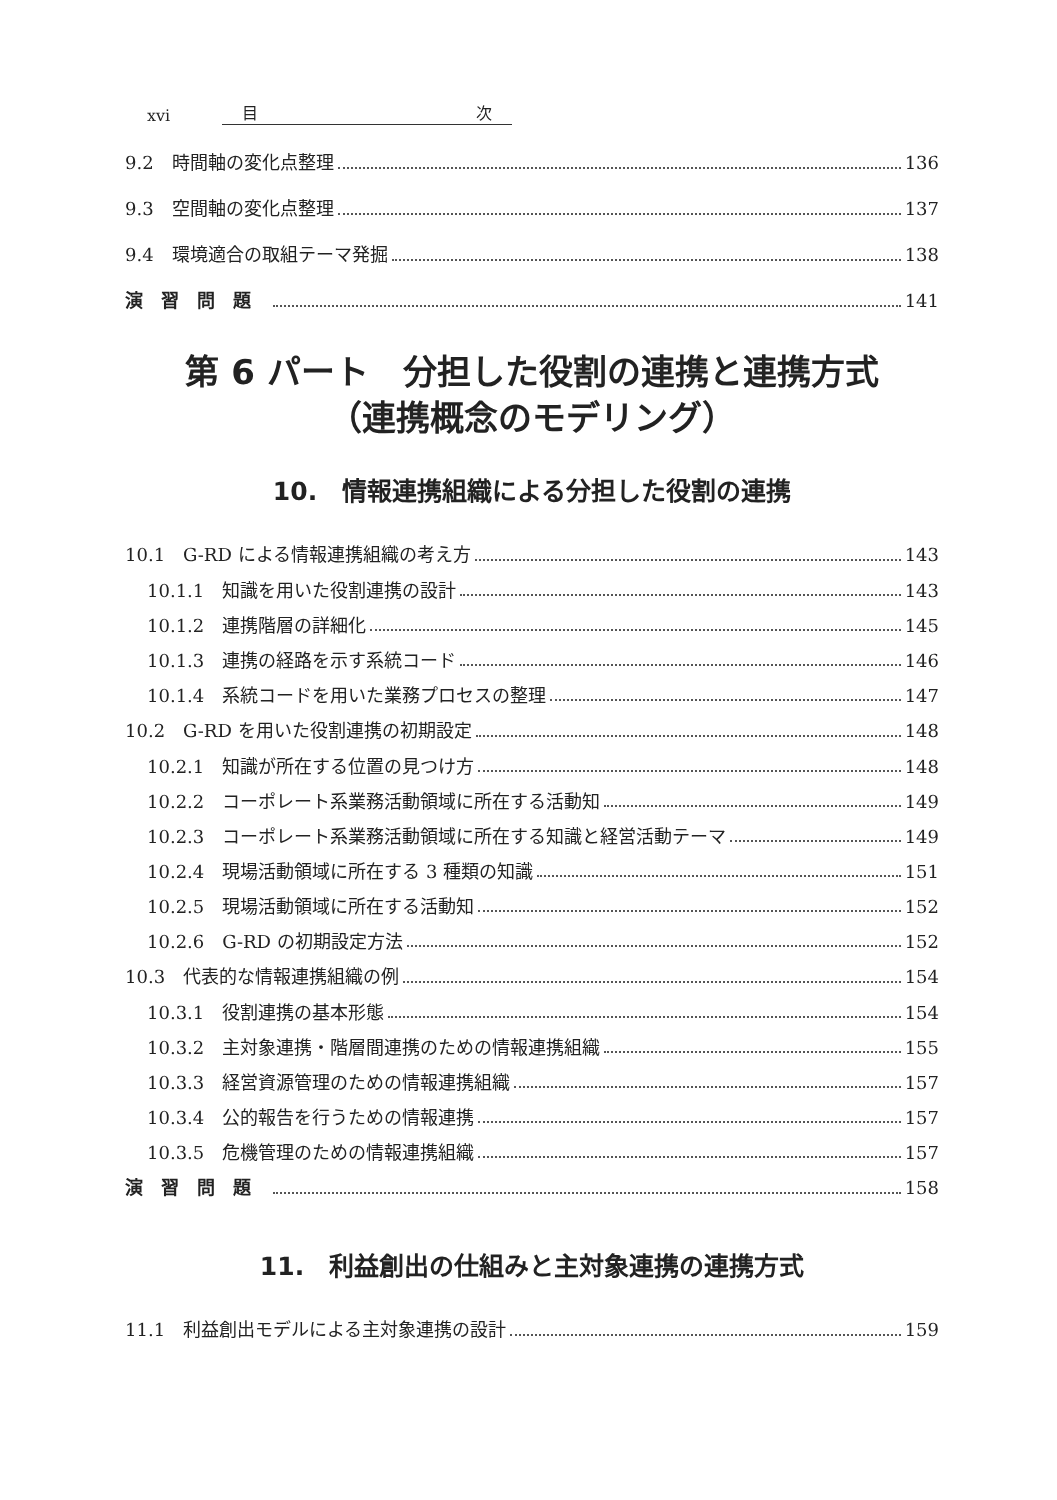xvi 目 次
9.2　時間軸の変化点整理 136
9.3　空間軸の変化点整理 137
9.4　環境適合の取組テーマ発掘 138
演習問題 141
第 6 パート　分担した役割の連携と連携方式
（連携概念のモデリング）
10.　情報連携組織による分担した役割の連携
10.1　G-RD による情報連携組織の考え方 143
10.1.1　知識を用いた役割連携の設計 143
10.1.2　連携階層の詳細化 145
10.1.3　連携の経路を示す系統コード 146
10.1.4　系統コードを用いた業務プロセスの整理 147
10.2　G-RD を用いた役割連携の初期設定 148
10.2.1　知識が所在する位置の見つけ方 148
10.2.2　コーポレート系業務活動領域に所在する活動知 149
10.2.3　コーポレート系業務活動領域に所在する知識と経営活動テーマ 149
10.2.4　現場活動領域に所在する 3 種類の知識 151
10.2.5　現場活動領域に所在する活動知 152
10.2.6　G-RD の初期設定方法 152
10.3　代表的な情報連携組織の例 154
10.3.1　役割連携の基本形態 154
10.3.2　主対象連携・階層間連携のための情報連携組織 155
10.3.3　経営資源管理のための情報連携組織 157
10.3.4　公的報告を行うための情報連携 157
10.3.5　危機管理のための情報連携組織 157
演習問題 158
11.　利益創出の仕組みと主対象連携の連携方式
11.1　利益創出モデルによる主対象連携の設計 159